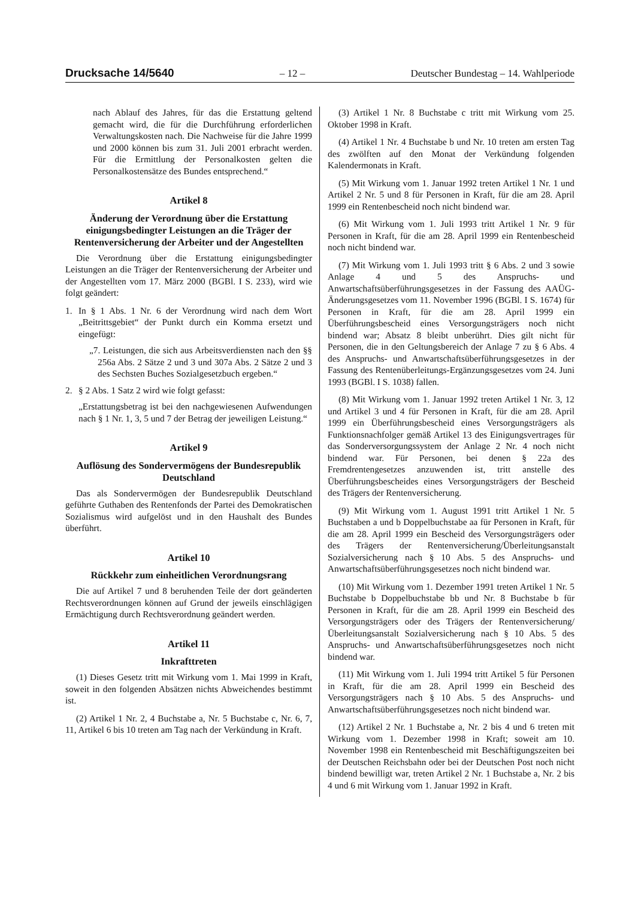Drucksache 14/5640 – 12 – Deutscher Bundestag – 14. Wahlperiode
nach Ablauf des Jahres, für das die Erstattung geltend gemacht wird, die für die Durchführung erforderlichen Verwaltungskosten nach. Die Nachweise für die Jahre 1999 und 2000 können bis zum 31. Juli 2001 erbracht werden. Für die Ermittlung der Personalkosten gelten die Personalkostensätze des Bundes entsprechend.“
Artikel 8
Änderung der Verordnung über die Erstattung einigungsbedingter Leistungen an die Träger der Rentenversicherung der Arbeiter und der Angestellten
Die Verordnung über die Erstattung einigungsbedingter Leistungen an die Träger der Rentenversicherung der Arbeiter und der Angestellten vom 17. März 2000 (BGBl. I S. 233), wird wie folgt geändert:
1. In § 1 Abs. 1 Nr. 6 der Verordnung wird nach dem Wort „Beitrittsgebiet“ der Punkt durch ein Komma ersetzt und eingefügt:
„7. Leistungen, die sich aus Arbeitsverdiensten nach den §§ 256a Abs. 2 Sätze 2 und 3 und 307a Abs. 2 Sätze 2 und 3 des Sechsten Buches Sozialgesetzbuch ergeben.“
2. § 2 Abs. 1 Satz 2 wird wie folgt gefasst:
„Erstattungsbetrag ist bei den nachgewiesenen Aufwendungen nach § 1 Nr. 1, 3, 5 und 7 der Betrag der jeweiligen Leistung.“
Artikel 9
Auflösung des Sondervermögens der Bundesrepublik Deutschland
Das als Sondervermögen der Bundesrepublik Deutschland geführte Guthaben des Rentenfonds der Partei des Demokratischen Sozialismus wird aufgelöst und in den Haushalt des Bundes überführt.
Artikel 10
Rückkehr zum einheitlichen Verordnungsrang
Die auf Artikel 7 und 8 beruhenden Teile der dort geänderten Rechtsverordnungen können auf Grund der jeweils einschlägigen Ermächtigung durch Rechtsverordnung geändert werden.
Artikel 11
Inkrafttreten
(1) Dieses Gesetz tritt mit Wirkung vom 1. Mai 1999 in Kraft, soweit in den folgenden Absätzen nichts Abweichendes bestimmt ist.
(2) Artikel 1 Nr. 2, 4 Buchstabe a, Nr. 5 Buchstabe c, Nr. 6, 7, 11, Artikel 6 bis 10 treten am Tag nach der Verkündung in Kraft.
(3) Artikel 1 Nr. 8 Buchstabe c tritt mit Wirkung vom 25. Oktober 1998 in Kraft.
(4) Artikel 1 Nr. 4 Buchstabe b und Nr. 10 treten am ersten Tag des zwölften auf den Monat der Verkündung folgenden Kalendermonats in Kraft.
(5) Mit Wirkung vom 1. Januar 1992 treten Artikel 1 Nr. 1 und Artikel 2 Nr. 5 und 8 für Personen in Kraft, für die am 28. April 1999 ein Rentenbescheid noch nicht bindend war.
(6) Mit Wirkung vom 1. Juli 1993 tritt Artikel 1 Nr. 9 für Personen in Kraft, für die am 28. April 1999 ein Rentenbescheid noch nicht bindend war.
(7) Mit Wirkung vom 1. Juli 1993 tritt § 6 Abs. 2 und 3 sowie Anlage 4 und 5 des Anspruchs- und Anwartschaftsüberführungsgesetzes in der Fassung des AAÜG-Änderungsgesetzes vom 11. November 1996 (BGBl. I S. 1674) für Personen in Kraft, für die am 28. April 1999 ein Überführungsbescheid eines Versorgungsträgers noch nicht bindend war; Absatz 8 bleibt unberührt. Dies gilt nicht für Personen, die in den Geltungsbereich der Anlage 7 zu § 6 Abs. 4 des Anspruchs- und Anwartschaftsüberführungsgesetzes in der Fassung des Rentenüberleitungs-Ergänzungsgesetzes vom 24. Juni 1993 (BGBl. I S. 1038) fallen.
(8) Mit Wirkung vom 1. Januar 1992 treten Artikel 1 Nr. 3, 12 und Artikel 3 und 4 für Personen in Kraft, für die am 28. April 1999 ein Überführungsbescheid eines Versorgungsträgers als Funktionsnachfolger gemäß Artikel 13 des Einigungsvertrages für das Sonderversorgungssystem der Anlage 2 Nr. 4 noch nicht bindend war. Für Personen, bei denen § 22a des Fremdrentengesetzes anzuwenden ist, tritt anstelle des Überführungsbescheides eines Versorgungsträgers der Bescheid des Trägers der Rentenversicherung.
(9) Mit Wirkung vom 1. August 1991 tritt Artikel 1 Nr. 5 Buchstaben a und b Doppelbuchstabe aa für Personen in Kraft, für die am 28. April 1999 ein Bescheid des Versorgungsträgers oder des Trägers der Rentenversicherung/Überleitungsanstalt Sozialversicherung nach § 10 Abs. 5 des Anspruchs- und Anwartschaftsüberführungsgesetzes noch nicht bindend war.
(10) Mit Wirkung vom 1. Dezember 1991 treten Artikel 1 Nr. 5 Buchstabe b Doppelbuchstabe bb und Nr. 8 Buchstabe b für Personen in Kraft, für die am 28. April 1999 ein Bescheid des Versorgungsträgers oder des Trägers der Rentenversicherung/Überleitungsanstalt Sozialversicherung nach § 10 Abs. 5 des Anspruchs- und Anwartschaftsüberführungsgesetzes noch nicht bindend war.
(11) Mit Wirkung vom 1. Juli 1994 tritt Artikel 5 für Personen in Kraft, für die am 28. April 1999 ein Bescheid des Versorgungsträgers nach § 10 Abs. 5 des Anspruchs- und Anwartschaftsüberführungsgesetzes noch nicht bindend war.
(12) Artikel 2 Nr. 1 Buchstabe a, Nr. 2 bis 4 und 6 treten mit Wirkung vom 1. Dezember 1998 in Kraft; soweit am 10. November 1998 ein Rentenbescheid mit Beschäftigungszeiten bei der Deutschen Reichsbahn oder bei der Deutschen Post noch nicht bindend bewilligt war, treten Artikel 2 Nr. 1 Buchstabe a, Nr. 2 bis 4 und 6 mit Wirkung vom 1. Januar 1992 in Kraft.